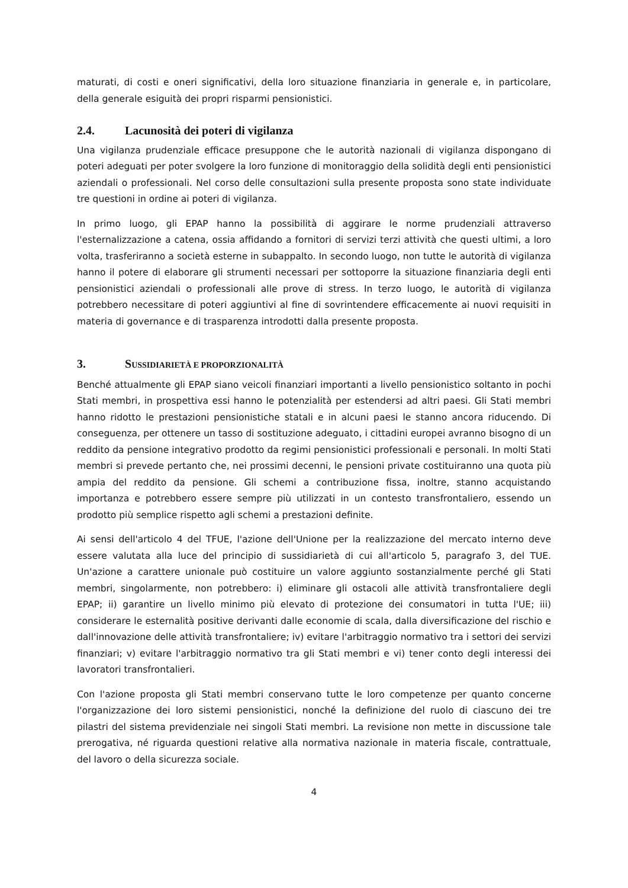maturati, di costi e oneri significativi, della loro situazione finanziaria in generale e, in particolare, della generale esiguità dei propri risparmi pensionistici.
2.4. Lacunosità dei poteri di vigilanza
Una vigilanza prudenziale efficace presuppone che le autorità nazionali di vigilanza dispongano di poteri adeguati per poter svolgere la loro funzione di monitoraggio della solidità degli enti pensionistici aziendali o professionali. Nel corso delle consultazioni sulla presente proposta sono state individuate tre questioni in ordine ai poteri di vigilanza.
In primo luogo, gli EPAP hanno la possibilità di aggirare le norme prudenziali attraverso l'esternalizzazione a catena, ossia affidando a fornitori di servizi terzi attività che questi ultimi, a loro volta, trasferiranno a società esterne in subappalto. In secondo luogo, non tutte le autorità di vigilanza hanno il potere di elaborare gli strumenti necessari per sottoporre la situazione finanziaria degli enti pensionistici aziendali o professionali alle prove di stress. In terzo luogo, le autorità di vigilanza potrebbero necessitare di poteri aggiuntivi al fine di sovrintendere efficacemente ai nuovi requisiti in materia di governance e di trasparenza introdotti dalla presente proposta.
3. SUSSIDIARIETÀ E PROPORZIONALITÀ
Benché attualmente gli EPAP siano veicoli finanziari importanti a livello pensionistico soltanto in pochi Stati membri, in prospettiva essi hanno le potenzialità per estendersi ad altri paesi. Gli Stati membri hanno ridotto le prestazioni pensionistiche statali e in alcuni paesi le stanno ancora riducendo. Di conseguenza, per ottenere un tasso di sostituzione adeguato, i cittadini europei avranno bisogno di un reddito da pensione integrativo prodotto da regimi pensionistici professionali e personali. In molti Stati membri si prevede pertanto che, nei prossimi decenni, le pensioni private costituiranno una quota più ampia del reddito da pensione. Gli schemi a contribuzione fissa, inoltre, stanno acquistando importanza e potrebbero essere sempre più utilizzati in un contesto transfrontaliero, essendo un prodotto più semplice rispetto agli schemi a prestazioni definite.
Ai sensi dell'articolo 4 del TFUE, l'azione dell'Unione per la realizzazione del mercato interno deve essere valutata alla luce del principio di sussidiarietà di cui all'articolo 5, paragrafo 3, del TUE. Un'azione a carattere unionale può costituire un valore aggiunto sostanzialmente perché gli Stati membri, singolarmente, non potrebbero: i) eliminare gli ostacoli alle attività transfrontaliere degli EPAP; ii) garantire un livello minimo più elevato di protezione dei consumatori in tutta l'UE; iii) considerare le esternalità positive derivanti dalle economie di scala, dalla diversificazione del rischio e dall'innovazione delle attività transfrontaliere; iv) evitare l'arbitraggio normativo tra i settori dei servizi finanziari; v) evitare l'arbitraggio normativo tra gli Stati membri e vi) tener conto degli interessi dei lavoratori transfrontalieri.
Con l'azione proposta gli Stati membri conservano tutte le loro competenze per quanto concerne l'organizzazione dei loro sistemi pensionistici, nonché la definizione del ruolo di ciascuno dei tre pilastri del sistema previdenziale nei singoli Stati membri. La revisione non mette in discussione tale prerogativa, né riguarda questioni relative alla normativa nazionale in materia fiscale, contrattuale, del lavoro o della sicurezza sociale.
4